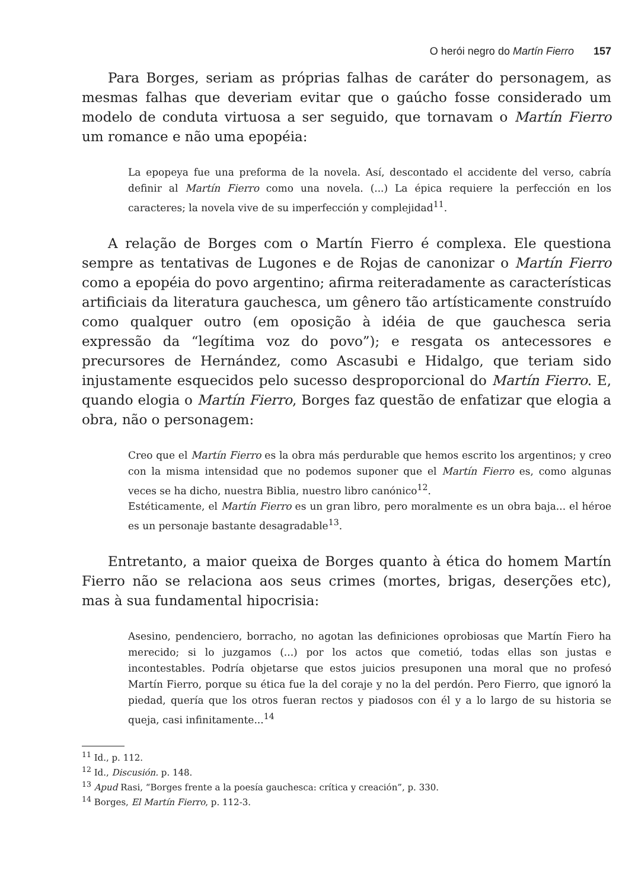O herói negro do Martín Fierro 157
Para Borges, seriam as próprias falhas de caráter do personagem, as mesmas falhas que deveriam evitar que o gaúcho fosse considerado um modelo de conduta virtuosa a ser seguido, que tornavam o Martín Fierro um romance e não uma epopéia:
La epopeya fue una preforma de la novela. Así, descontado el accidente del verso, cabría definir al Martín Fierro como una novela. (...) La épica requiere la perfección en los caracteres; la novela vive de su imperfección y complejidad<sup>11</sup>.
A relação de Borges com o Martín Fierro é complexa. Ele questiona sempre as tentativas de Lugones e de Rojas de canonizar o Martín Fierro como a epopéia do povo argentino; afirma reiteradamente as características artificiais da literatura gauchesca, um gênero tão artísticamente construído como qualquer outro (em oposição à idéia de que gauchesca seria expressão da “legítima voz do povo”); e resgata os antecessores e precursores de Hernández, como Ascasubi e Hidalgo, que teriam sido injustamente esquecidos pelo sucesso desproporcional do Martín Fierro. E, quando elogia o Martín Fierro, Borges faz questão de enfatizar que elogia a obra, não o personagem:
Creo que el Martín Fierro es la obra más perdurable que hemos escrito los argentinos; y creo con la misma intensidad que no podemos suponer que el Martín Fierro es, como algunas veces se ha dicho, nuestra Biblia, nuestro libro canónico<sup>12</sup>.
Estéticamente, el Martín Fierro es un gran libro, pero moralmente es un obra baja... el héroe es un personaje bastante desagradable<sup>13</sup>.
Entretanto, a maior queixa de Borges quanto à ética do homem Martín Fierro não se relaciona aos seus crimes (mortes, brigas, deserções etc), mas à sua fundamental hipocrisia:
Asesino, pendenciero, borracho, no agotan las definiciones oprobiosas que Martín Fiero ha merecido; si lo juzgamos (...) por los actos que cometió, todas ellas son justas e incontestables. Podría objetarse que estos juicios presuponen una moral que no profesó Martín Fierro, porque su ética fue la del coraje y no la del perdón. Pero Fierro, que ignoró la piedad, quería que los otros fueran rectos y piadosos con él y a lo largo de su historia se queja, casi infinitamente...<sup>14</sup>
<sup>11</sup> Id., p. 112.
<sup>12</sup> Id., Discusión. p. 148.
<sup>13</sup> Apud Rasi, “Borges frente a la poesía gauchesca: crítica y creación”, p. 330.
<sup>14</sup> Borges, El Martín Fierro, p. 112-3.